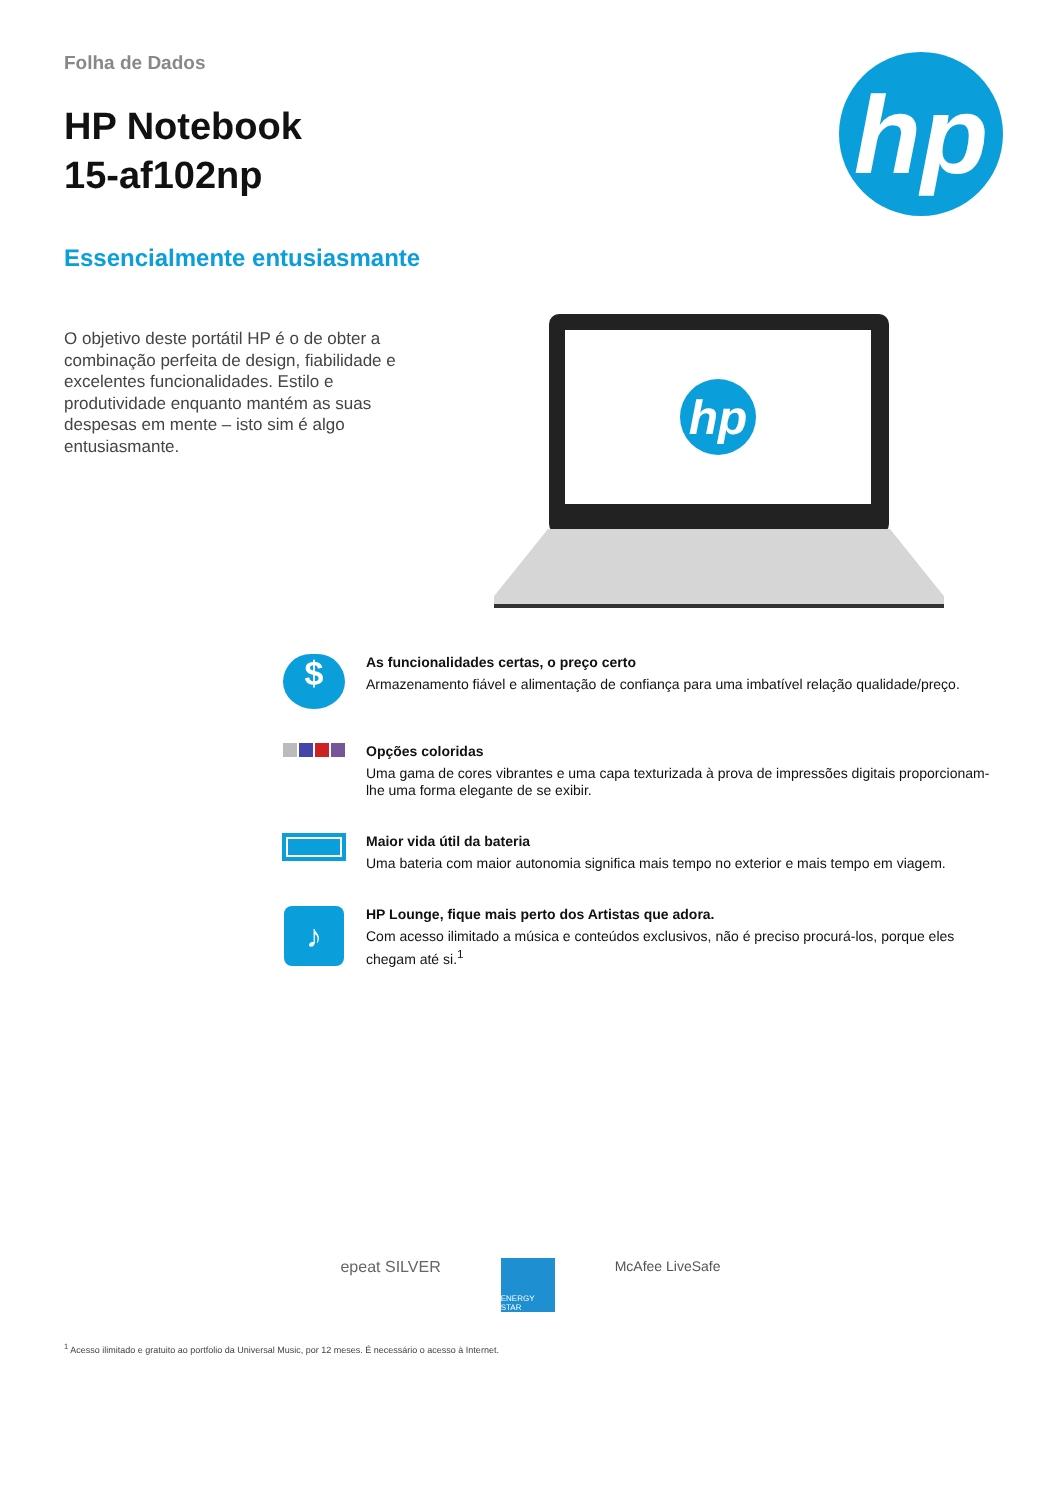Folha de Dados
HP Notebook
15-af102np
hp
Essencialmente entusiasmante
O objetivo deste portátil HP é o de obter a combinação perfeita de design, fiabilidade e excelentes funcionalidades. Estilo e produtividade enquanto mantém as suas despesas em mente – isto sim é algo entusiasmante.
hp
$
As funcionalidades certas, o preço certo
Armazenamento fiável e alimentação de confiança para uma imbatível relação qualidade/preço.
Opções coloridas
Uma gama de cores vibrantes e uma capa texturizada à prova de impressões digitais proporcionam-lhe uma forma elegante de se exibir.
Maior vida útil da bateria
Uma bateria com maior autonomia significa mais tempo no exterior e mais tempo em viagem.
♪
HP Lounge, fique mais perto dos Artistas que adora.
Com acesso ilimitado a música e conteúdos exclusivos, não é preciso procurá-los, porque eles chegam até si.<sup>1</sup>
epeat SILVER
ENERGY STAR
McAfee LiveSafe
<sup>1</sup> Acesso ilimitado e gratuito ao portfolio da Universal Music, por 12 meses. É necessário o acesso à Internet.